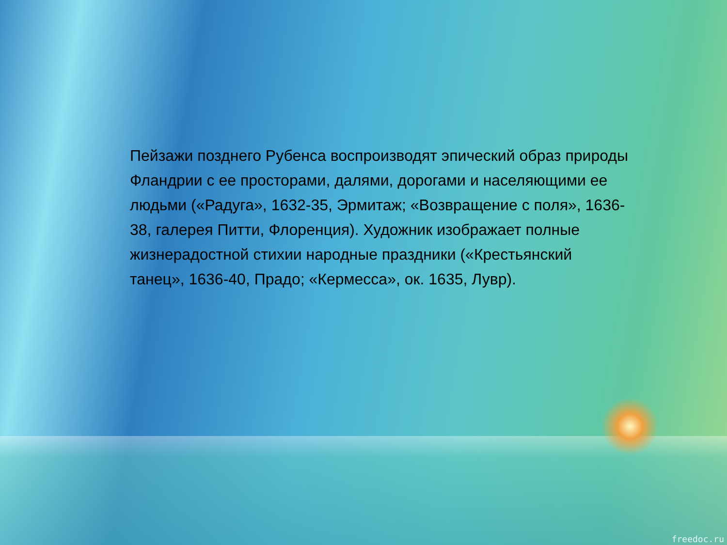Пейзажи позднего Рубенса воспроизводят эпический образ природы Фландрии с ее просторами, далями, дорогами и населяющими ее людьми («Радуга», 1632-35, Эрмитаж; «Возвращение с поля», 1636-38, галерея Питти, Флоренция). Художник изображает полные жизнерадостной стихии народные праздники («Крестьянский танец», 1636-40, Прадо; «Кермесса», ок. 1635, Лувр).
freedoc.ru